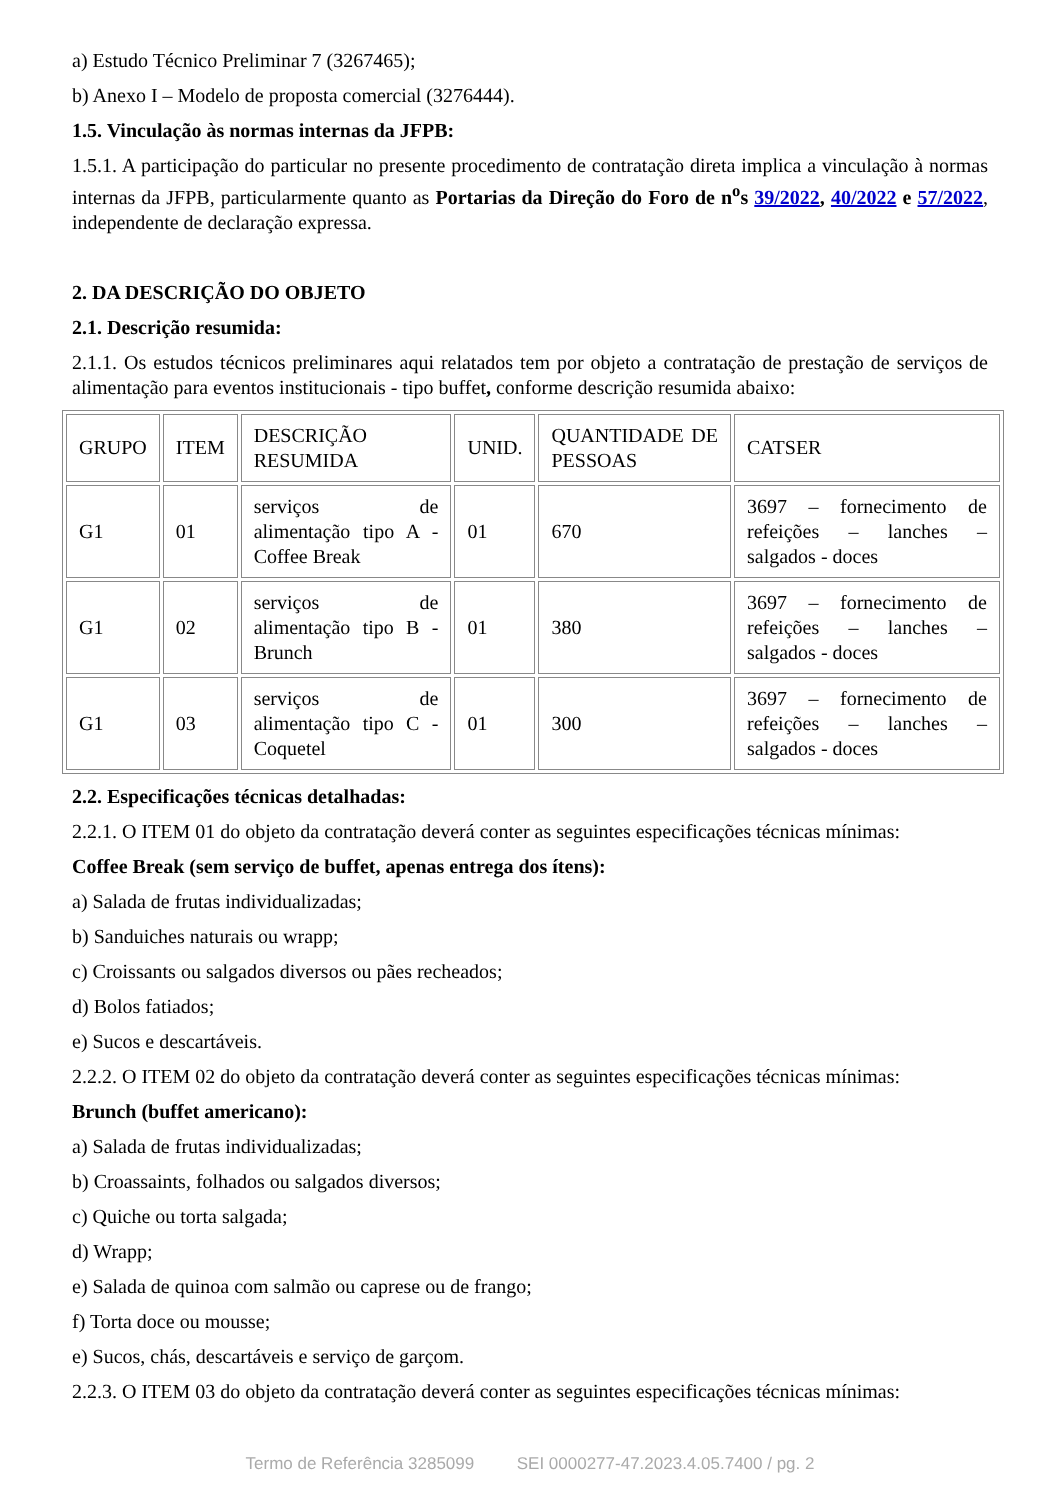a) Estudo Técnico Preliminar 7 (3267465);
b) Anexo I – Modelo de proposta comercial (3276444).
1.5. Vinculação às normas internas da JFPB:
1.5.1. A participação do particular no presente procedimento de contratação direta implica a vinculação à normas internas da JFPB, particularmente quanto as Portarias da Direção do Foro de n<sup>o</sup>s 39/2022, 40/2022 e 57/2022, independente de declaração expressa.
2. DA DESCRIÇÃO DO OBJETO
2.1. Descrição resumida:
2.1.1. Os estudos técnicos preliminares aqui relatados tem por objeto a contratação de prestação de serviços de alimentação para eventos institucionais - tipo buffet, conforme descrição resumida abaixo:
| GRUPO | ITEM | DESCRIÇÃO RESUMIDA | UNID. | QUANTIDADE DE PESSOAS | CATSER |
| G1 | 01 | serviços de alimentação tipo A - Coffee Break | 01 | 670 | 3697 – fornecimento de refeições – lanches – salgados - doces |
| G1 | 02 | serviços de alimentação tipo B - Brunch | 01 | 380 | 3697 – fornecimento de refeições – lanches – salgados - doces |
| G1 | 03 | serviços de alimentação tipo C - Coquetel | 01 | 300 | 3697 – fornecimento de refeições – lanches – salgados - doces |
2.2. Especificações técnicas detalhadas:
2.2.1. O ITEM 01 do objeto da contratação deverá conter as seguintes especificações técnicas mínimas:
Coffee Break (sem serviço de buffet, apenas entrega dos ítens):
a) Salada de frutas individualizadas;
b) Sanduiches naturais ou wrapp;
c) Croissants ou salgados diversos ou pães recheados;
d) Bolos fatiados;
e) Sucos e descartáveis.
2.2.2. O ITEM 02 do objeto da contratação deverá conter as seguintes especificações técnicas mínimas:
Brunch (buffet americano):
a) Salada de frutas individualizadas;
b) Croassaints, folhados ou salgados diversos;
c) Quiche ou torta salgada;
d) Wrapp;
e) Salada de quinoa com salmão ou caprese ou de frango;
f) Torta doce ou mousse;
e) Sucos, chás, descartáveis e serviço de garçom.
2.2.3. O ITEM 03 do objeto da contratação deverá conter as seguintes especificações técnicas mínimas:
Termo de Referência 3285099 SEI 0000277-47.2023.4.05.7400 / pg. 2